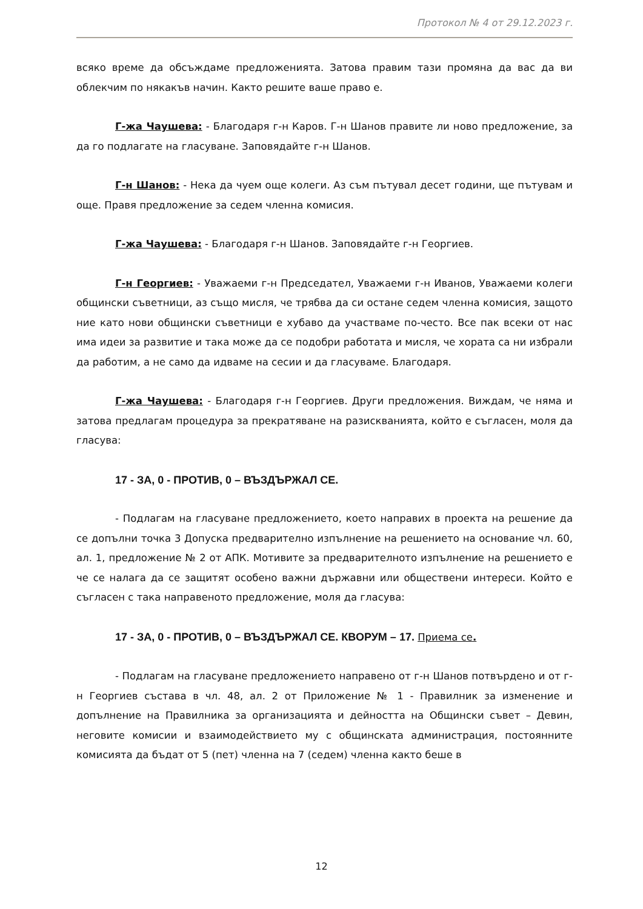Протокол № 4 от 29.12.2023 г.
всяко време да обсъждаме предложенията. Затова правим тази промяна да вас да ви облекчим по някакъв начин. Както решите ваше право е.
Г-жа Чаушева: - Благодаря г-н Каров. Г-н Шанов правите ли ново предложение, за да го подлагате на гласуване. Заповядайте г-н Шанов.
Г-н Шанов: - Нека да чуем още колеги. Аз съм пътувал десет години, ще пътувам и още. Правя предложение за седем членна комисия.
Г-жа Чаушева: - Благодаря г-н Шанов. Заповядайте г-н Георгиев.
Г-н Георгиев: - Уважаеми г-н Председател, Уважаеми г-н Иванов, Уважаеми колеги общински съветници, аз също мисля, че трябва да си остане седем членна комисия, защото ние като нови общински съветници е хубаво да участваме по-често. Все пак всеки от нас има идеи за развитие и така може да се подобри работата и мисля, че хората са ни избрали да работим, а не само да идваме на сесии и да гласуваме. Благодаря.
Г-жа Чаушева: - Благодаря г-н Георгиев. Други предложения. Виждам, че няма и затова предлагам процедура за прекратяване на разискванията, който е съгласен, моля да гласува:
17 - ЗА, 0 - ПРОТИВ, 0 – ВЪЗДЪРЖАЛ СЕ.
- Подлагам на гласуване предложението, което направих в проекта на решение да се допълни точка 3 Допуска предварително изпълнение на решението на основание чл. 60, ал. 1, предложение № 2 от АПК. Мотивите за предварителното изпълнение на решението е че се налага да се защитят особено важни държавни или обществени интереси. Който е съгласен с така направеното предложение, моля да гласува:
17 - ЗА, 0 - ПРОТИВ, 0 – ВЪЗДЪРЖАЛ СЕ. КВОРУМ – 17. Приема се.
- Подлагам на гласуване предложението направено от г-н Шанов потвърдено и от г-н Георгиев състава в чл. 48, ал. 2 от Приложение № 1 - Правилник за изменение и допълнение на Правилника за организацията и дейността на Общински съвет – Девин, неговите комисии и взаимодействието му с общинската администрация, постоянните комисията да бъдат от 5 (пет) членна на 7 (седем) членна както беше в
12